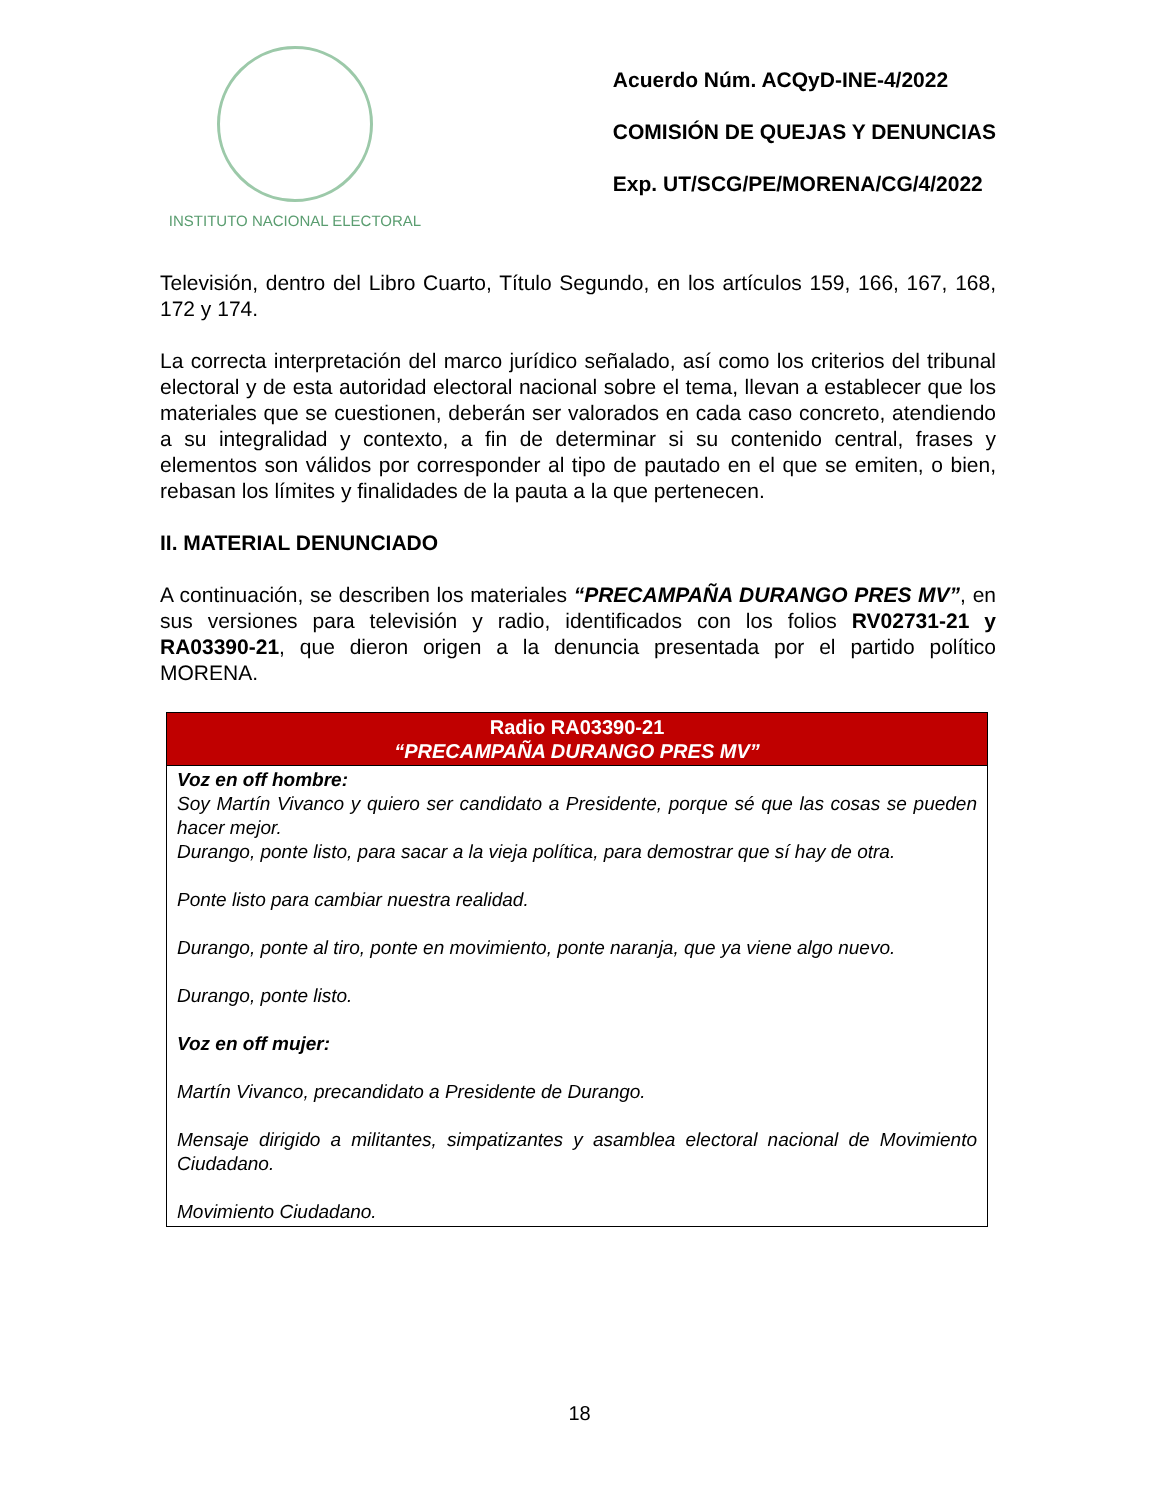INSTITUTO NACIONAL ELECTORAL
Acuerdo Núm. ACQyD-INE-4/2022
COMISIÓN DE QUEJAS Y DENUNCIAS
Exp. UT/SCG/PE/MORENA/CG/4/2022
Televisión, dentro del Libro Cuarto, Título Segundo, en los artículos 159, 166, 167, 168, 172 y 174.
La correcta interpretación del marco jurídico señalado, así como los criterios del tribunal electoral y de esta autoridad electoral nacional sobre el tema, llevan a establecer que los materiales que se cuestionen, deberán ser valorados en cada caso concreto, atendiendo a su integralidad y contexto, a fin de determinar si su contenido central, frases y elementos son válidos por corresponder al tipo de pautado en el que se emiten, o bien, rebasan los límites y finalidades de la pauta a la que pertenecen.
II. MATERIAL DENUNCIADO
A continuación, se describen los materiales “PRECAMPAÑA DURANGO PRES MV”, en sus versiones para televisión y radio, identificados con los folios RV02731-21 y RA03390-21, que dieron origen a la denuncia presentada por el partido político MORENA.
| Radio RA03390-21 “PRECAMPAÑA DURANGO PRES MV” |
| --- |
| Voz en off hombre: Soy Martín Vivanco y quiero ser candidato a Presidente, porque sé que las cosas se pueden hacer mejor. Durango, ponte listo, para sacar a la vieja política, para demostrar que sí hay de otra. Ponte listo para cambiar nuestra realidad. Durango, ponte al tiro, ponte en movimiento, ponte naranja, que ya viene algo nuevo. Durango, ponte listo. Voz en off mujer: Martín Vivanco, precandidato a Presidente de Durango. Mensaje dirigido a militantes, simpatizantes y asamblea electoral nacional de Movimiento Ciudadano. Movimiento Ciudadano. |
18